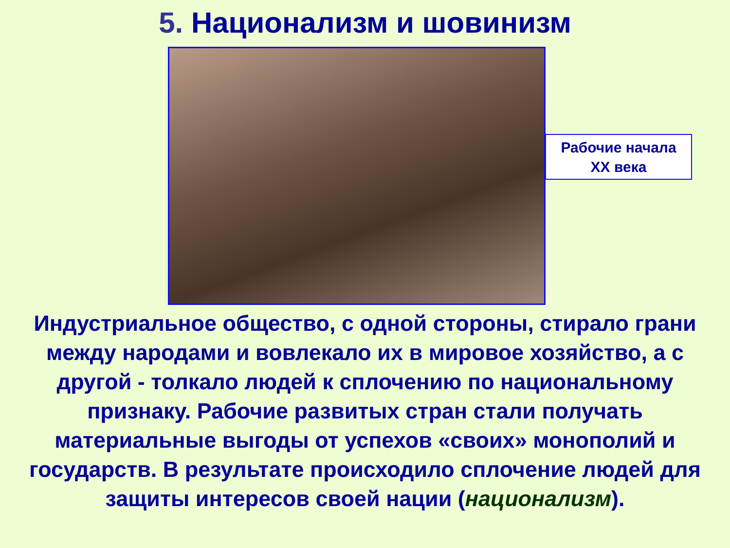5. Национализм и шовинизм
Рабочие начала
XX века
Индустриальное общество, с одной стороны, стирало грани между народами и вовлекало их в мировое хозяйство, а с другой - толкало людей к сплочению по национальному признаку. Рабочие развитых стран стали получать материальные выгоды от успехов «своих» монополий и государств. В результате происходило сплочение людей для защиты интересов своей нации (национализм).